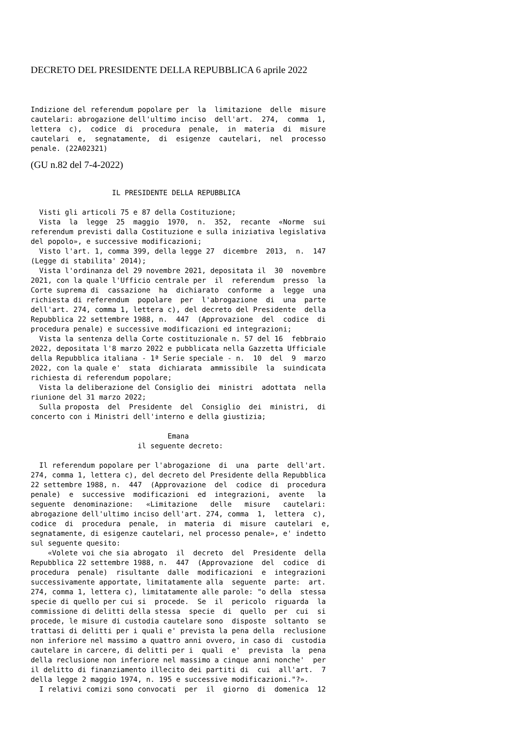DECRETO DEL PRESIDENTE DELLA REPUBBLICA 6 aprile 2022
Indizione del referendum popolare per  la  limitazione  delle  misure
cautelari: abrogazione dell'ultimo inciso  dell'art.  274,  comma  1,
lettera  c),  codice  di  procedura  penale,  in  materia  di  misure
cautelari  e,  segnatamente,  di  esigenze  cautelari,  nel  processo
penale. (22A02321)
(GU n.82 del 7-4-2022)
                   IL PRESIDENTE DELLA REPUBBLICA

  Visti gli articoli 75 e 87 della Costituzione;
  Vista  la  legge  25  maggio  1970,  n.  352,  recante  «Norme  sui
referendum previsti dalla Costituzione e sulla iniziativa legislativa
del popolo», e successive modificazioni;
  Visto l'art. 1, comma 399, della legge 27  dicembre  2013,  n.  147
(Legge di stabilita' 2014);
  Vista l'ordinanza del 29 novembre 2021, depositata il  30  novembre
2021, con la quale l'Ufficio centrale per  il  referendum  presso  la
Corte suprema di  cassazione  ha  dichiarato  conforme  a  legge  una
richiesta di referendum  popolare  per  l'abrogazione  di  una  parte
dell'art. 274, comma 1, lettera c), del decreto del Presidente  della
Repubblica 22 settembre 1988, n.  447  (Approvazione  del  codice  di
procedura penale) e successive modificazioni ed integrazioni;
  Vista la sentenza della Corte costituzionale n. 57 del 16  febbraio
2022, depositata l'8 marzo 2022 e pubblicata nella Gazzetta Ufficiale
della Repubblica italiana - 1ª Serie speciale - n.  10  del  9  marzo
2022, con la quale e'  stata  dichiarata  ammissibile  la  suindicata
richiesta di referendum popolare;
  Vista la deliberazione del Consiglio dei  ministri  adottata  nella
riunione del 31 marzo 2022;
  Sulla proposta  del  Presidente  del  Consiglio  dei  ministri,  di
concerto con i Ministri dell'interno e della giustizia;

                                Emana
                         il seguente decreto:

  Il referendum popolare per l'abrogazione  di  una  parte  dell'art.
274, comma 1, lettera c), del decreto del Presidente della Repubblica
22 settembre 1988, n.  447  (Approvazione  del  codice  di  procedura
penale)  e  successive  modificazioni  ed  integrazioni,  avente   la
seguente  denominazione:   «Limitazione   delle   misure   cautelari:
abrogazione dell'ultimo inciso dell'art. 274, comma  1,  lettera  c),
codice  di  procedura  penale,  in  materia  di  misure  cautelari  e,
segnatamente, di esigenze cautelari, nel processo penale», e' indetto
sul seguente quesito:
    «Volete voi che sia abrogato  il  decreto  del  Presidente  della
Repubblica 22 settembre 1988, n.  447  (Approvazione  del  codice  di
procedura  penale)  risultante  dalle  modificazioni  e  integrazioni
successivamente apportate, limitatamente alla  seguente  parte:  art.
274, comma 1, lettera c), limitatamente alle parole: "o della  stessa
specie di quello per cui si  procede.  Se  il  pericolo  riguarda  la
commissione di delitti della stessa  specie  di  quello  per  cui  si
procede, le misure di custodia cautelare sono  disposte  soltanto  se
trattasi di delitti per i quali e' prevista la pena della  reclusione
non inferiore nel massimo a quattro anni ovvero, in caso di  custodia
cautelare in carcere, di delitti per i  quali  e'  prevista  la  pena
della reclusione non inferiore nel massimo a cinque anni nonche'  per
il delitto di finanziamento illecito dei partiti di  cui  all'art.  7
della legge 2 maggio 1974, n. 195 e successive modificazioni."?».
  I relativi comizi sono convocati  per  il  giorno  di  domenica  12